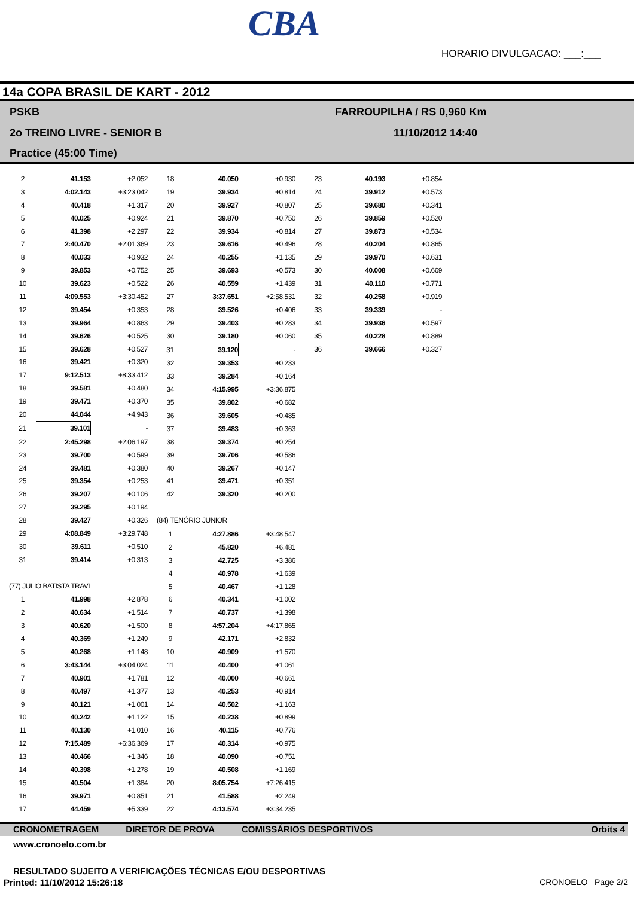CBA
HORARIO DIVULGACAO: ___:___
14a COPA BRASIL DE KART - 2012
PSKB
2o TREINO LIVRE - SENIOR B
Practice (45:00 Time)
FARROUPILHA / RS 0,960 Km
11/10/2012 14:40
| 2 | 41.153 | +2.052 |
| 3 | 4:02.143 | +3:23.042 |
| 4 | 40.418 | +1.317 |
| 5 | 40.025 | +0.924 |
| 6 | 41.398 | +2.297 |
| 7 | 2:40.470 | +2:01.369 |
| 8 | 40.033 | +0.932 |
| 9 | 39.853 | +0.752 |
| 10 | 39.623 | +0.522 |
| 11 | 4:09.553 | +3:30.452 |
| 12 | 39.454 | +0.353 |
| 13 | 39.964 | +0.863 |
| 14 | 39.626 | +0.525 |
| 15 | 39.628 | +0.527 |
| 16 | 39.421 | +0.320 |
| 17 | 9:12.513 | +8:33.412 |
| 18 | 39.581 | +0.480 |
| 19 | 39.471 | +0.370 |
| 20 | 44.044 | +4.943 |
| 21 | 39.101 | - |
| 22 | 2:45.298 | +2:06.197 |
| 23 | 39.700 | +0.599 |
| 24 | 39.481 | +0.380 |
| 25 | 39.354 | +0.253 |
| 26 | 39.207 | +0.106 |
| 27 | 39.295 | +0.194 |
| 28 | 39.427 | +0.326 |
| 29 | 4:08.849 | +3:29.748 |
| 30 | 39.611 | +0.510 |
| 31 | 39.414 | +0.313 |
| (77) JULIO BATISTA TRAVI | | |
| 1 | 41.998 | +2.878 |
| 2 | 40.634 | +1.514 |
| 3 | 40.620 | +1.500 |
| 4 | 40.369 | +1.249 |
| 5 | 40.268 | +1.148 |
| 6 | 3:43.144 | +3:04.024 |
| 7 | 40.901 | +1.781 |
| 8 | 40.497 | +1.377 |
| 9 | 40.121 | +1.001 |
| 10 | 40.242 | +1.122 |
| 11 | 40.130 | +1.010 |
| 12 | 7:15.489 | +6:36.369 |
| 13 | 40.466 | +1.346 |
| 14 | 40.398 | +1.278 |
| 15 | 40.504 | +1.384 |
| 16 | 39.971 | +0.851 |
| 17 | 44.459 | +5.339 |
| 18 | 40.050 | +0.930 |
| 19 | 39.934 | +0.814 |
| 20 | 39.927 | +0.807 |
| 21 | 39.870 | +0.750 |
| 22 | 39.934 | +0.814 |
| 23 | 39.616 | +0.496 |
| 24 | 40.255 | +1.135 |
| 25 | 39.693 | +0.573 |
| 26 | 40.559 | +1.439 |
| 27 | 3:37.651 | +2:58.531 |
| 28 | 39.526 | +0.406 |
| 29 | 39.403 | +0.283 |
| 30 | 39.180 | +0.060 |
| 31 | 39.120 | - |
| 32 | 39.353 | +0.233 |
| 33 | 39.284 | +0.164 |
| 34 | 4:15.995 | +3:36.875 |
| 35 | 39.802 | +0.682 |
| 36 | 39.605 | +0.485 |
| 37 | 39.483 | +0.363 |
| 38 | 39.374 | +0.254 |
| 39 | 39.706 | +0.586 |
| 40 | 39.267 | +0.147 |
| 41 | 39.471 | +0.351 |
| 42 | 39.320 | +0.200 |
| (84) TENÓRIO JUNIOR | | |
| 1 | 4:27.886 | +3:48.547 |
| 2 | 45.820 | +6.481 |
| 3 | 42.725 | +3.386 |
| 4 | 40.978 | +1.639 |
| 5 | 40.467 | +1.128 |
| 6 | 40.341 | +1.002 |
| 7 | 40.737 | +1.398 |
| 8 | 4:57.204 | +4:17.865 |
| 9 | 42.171 | +2.832 |
| 10 | 40.909 | +1.570 |
| 11 | 40.400 | +1.061 |
| 12 | 40.000 | +0.661 |
| 13 | 40.253 | +0.914 |
| 14 | 40.502 | +1.163 |
| 15 | 40.238 | +0.899 |
| 16 | 40.115 | +0.776 |
| 17 | 40.314 | +0.975 |
| 18 | 40.090 | +0.751 |
| 19 | 40.508 | +1.169 |
| 20 | 8:05.754 | +7:26.415 |
| 21 | 41.588 | +2.249 |
| 22 | 4:13.574 | +3:34.235 |
| 23 | 40.193 | +0.854 |
| 24 | 39.912 | +0.573 |
| 25 | 39.680 | +0.341 |
| 26 | 39.859 | +0.520 |
| 27 | 39.873 | +0.534 |
| 28 | 40.204 | +0.865 |
| 29 | 39.970 | +0.631 |
| 30 | 40.008 | +0.669 |
| 31 | 40.110 | +0.771 |
| 32 | 40.258 | +0.919 |
| 33 | 39.339 | - |
| 34 | 39.936 | +0.597 |
| 35 | 40.228 | +0.889 |
| 36 | 39.666 | +0.327 |
CRONOMETRAGEM DIRETOR DE PROVA COMISSÁRIOS DESPORTIVOS Orbits 4
www.cronoelo.com.br
RESULTADO SUJEITO A VERIFICAÇÕES TÉCNICAS E/OU DESPORTIVAS
Printed: 11/10/2012 15:26:18 CRONOELO Page 2/2